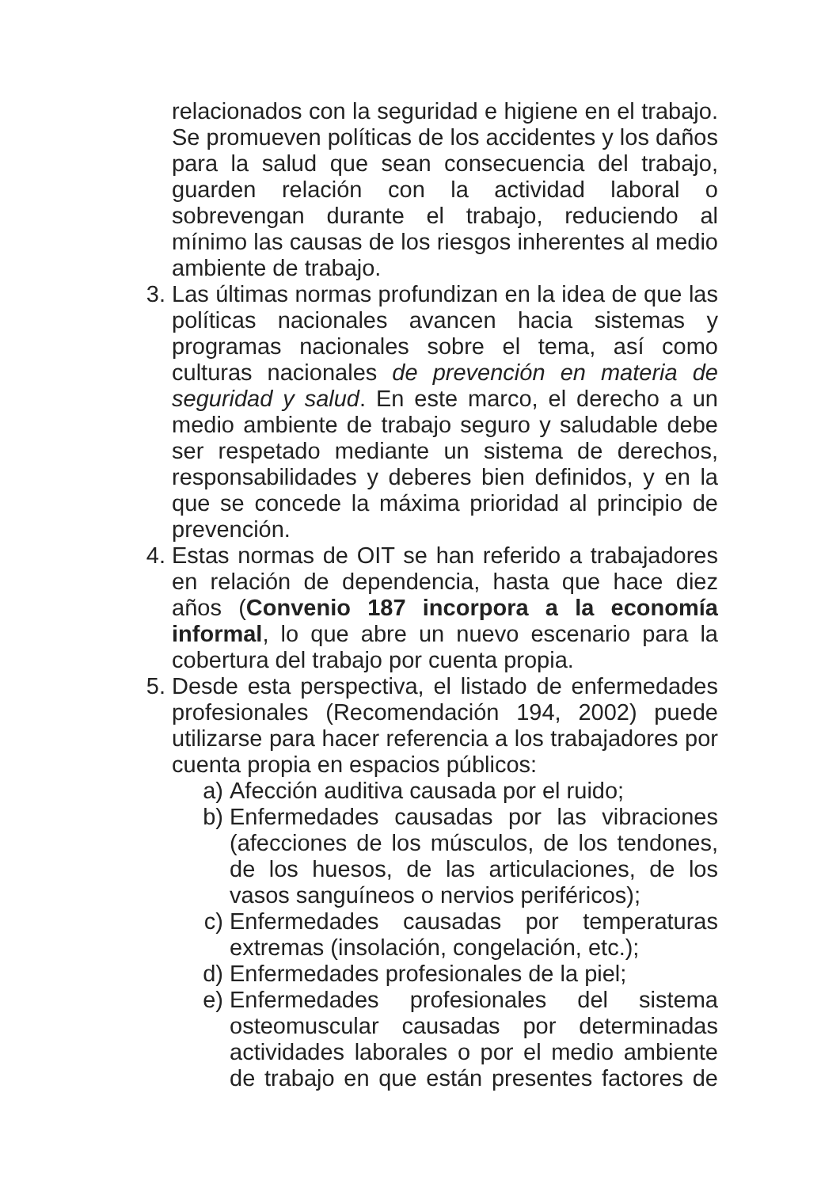relacionados con la seguridad e higiene en el trabajo. Se promueven políticas de los accidentes y los daños para la salud que sean consecuencia del trabajo, guarden relación con la actividad laboral o sobrevengan durante el trabajo, reduciendo al mínimo las causas de los riesgos inherentes al medio ambiente de trabajo.
3. Las últimas normas profundizan en la idea de que las políticas nacionales avancen hacia sistemas y programas nacionales sobre el tema, así como culturas nacionales de prevención en materia de seguridad y salud. En este marco, el derecho a un medio ambiente de trabajo seguro y saludable debe ser respetado mediante un sistema de derechos, responsabilidades y deberes bien definidos, y en la que se concede la máxima prioridad al principio de prevención.
4. Estas normas de OIT se han referido a trabajadores en relación de dependencia, hasta que hace diez años (Convenio 187 incorpora a la economía informal, lo que abre un nuevo escenario para la cobertura del trabajo por cuenta propia.
5. Desde esta perspectiva, el listado de enfermedades profesionales (Recomendación 194, 2002) puede utilizarse para hacer referencia a los trabajadores por cuenta propia en espacios públicos:
a) Afección auditiva causada por el ruido;
b) Enfermedades causadas por las vibraciones (afecciones de los músculos, de los tendones, de los huesos, de las articulaciones, de los vasos sanguíneos o nervios periféricos);
c) Enfermedades causadas por temperaturas extremas (insolación, congelación, etc.);
d) Enfermedades profesionales de la piel;
e) Enfermedades profesionales del sistema osteomuscular causadas por determinadas actividades laborales o por el medio ambiente de trabajo en que están presentes factores de